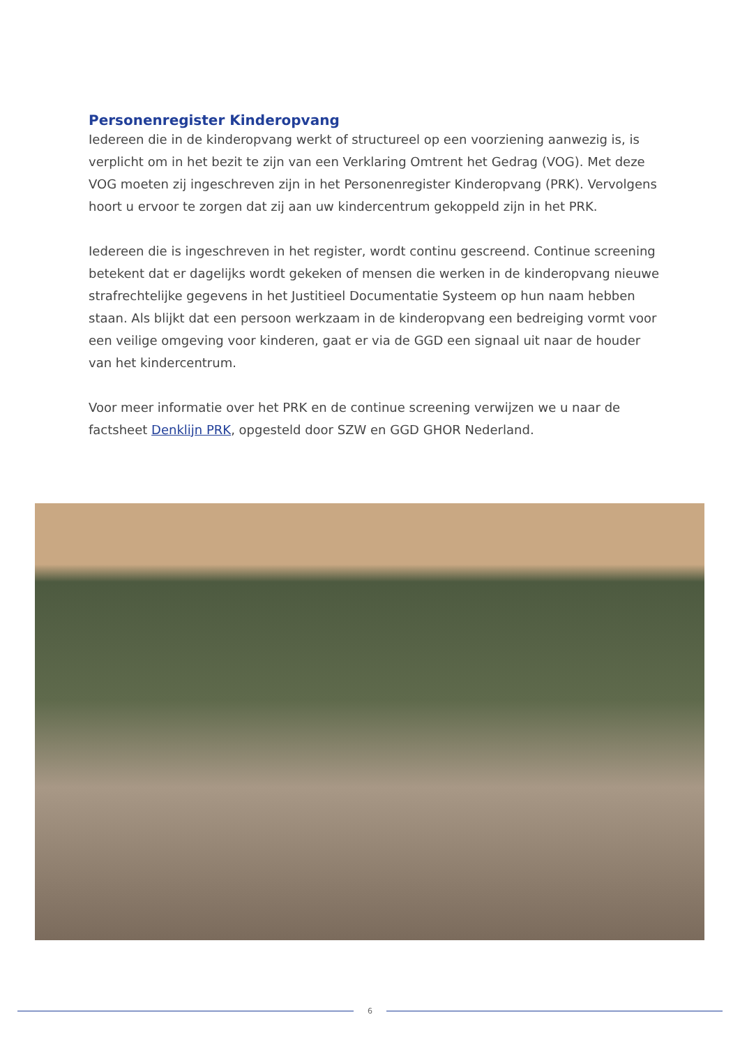Personenregister Kinderopvang
Iedereen die in de kinderopvang werkt of structureel op een voorziening aanwezig is, is verplicht om in het bezit te zijn van een Verklaring Omtrent het Gedrag (VOG). Met deze VOG moeten zij ingeschreven zijn in het Personenregister Kinderopvang (PRK). Vervolgens hoort u ervoor te zorgen dat zij aan uw kindercentrum gekoppeld zijn in het PRK.
Iedereen die is ingeschreven in het register, wordt continu gescreend. Continue screening betekent dat er dagelijks wordt gekeken of mensen die werken in de kinderopvang nieuwe strafrechtelijke gegevens in het Justitieel Documentatie Systeem op hun naam hebben staan. Als blijkt dat een persoon werkzaam in de kinderopvang een bedreiging vormt voor een veilige omgeving voor kinderen, gaat er via de GGD een signaal uit naar de houder van het kindercentrum.
Voor meer informatie over het PRK en de continue screening verwijzen we u naar de factsheet Denklijn PRK, opgesteld door SZW en GGD GHOR Nederland.
6